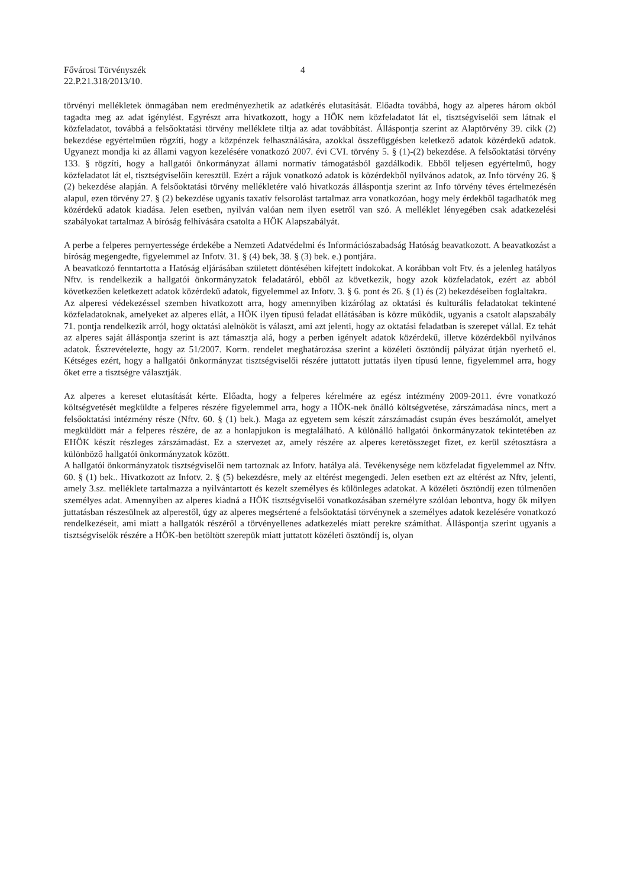Fővárosi Törvényszék
22.P.21.318/2013/10.
4
törvényi mellékletek önmagában nem eredményezhetik az adatkérés elutasítását. Előadta továbbá, hogy az alperes három okból tagadta meg az adat igénylést. Egyrészt arra hivatkozott, hogy a HÖK nem közfeladatot lát el, tisztségviselői sem látnak el közfeladatot, továbbá a felsőoktatási törvény melléklete tiltja az adat továbbítást. Álláspontja szerint az Alaptörvény 39. cikk (2) bekezdése egyértelműen rögzíti, hogy a közpénzek felhasználására, azokkal összefüggésben keletkező adatok közérdekű adatok. Ugyanezt mondja ki az állami vagyon kezelésére vonatkozó 2007. évi CVI. törvény 5. § (1)-(2) bekezdése. A felsőoktatási törvény 133. § rögzíti, hogy a hallgatói önkormányzat állami normatív támogatásból gazdálkodik. Ebből teljesen egyértelmű, hogy közfeladatot lát el, tisztségviselőin keresztül. Ezért a rájuk vonatkozó adatok is közérdekből nyilvános adatok, az Info törvény 26. § (2) bekezdése alapján. A felsőoktatási törvény mellékletére való hivatkozás álláspontja szerint az Info törvény téves értelmezésén alapul, ezen törvény 27. § (2) bekezdése ugyanis taxatív felsorolást tartalmaz arra vonatkozóan, hogy mely érdekből tagadhatók meg közérdekű adatok kiadása. Jelen esetben, nyilván valóan nem ilyen esetről van szó. A melléklet lényegében csak adatkezelési szabályokat tartalmaz A bíróság felhívására csatolta a HÖK Alapszabályát.
A perbe a felperes pernyertessége érdekébe a Nemzeti Adatvédelmi és Információszabadság Hatóság beavatkozott. A beavatkozást a bíróság megengedte, figyelemmel az Infotv. 31. § (4) bek, 38. § (3) bek. e.) pontjára.
A beavatkozó fenntartotta a Hatóság eljárásában született döntésében kifejtett indokokat. A korábban volt Ftv. és a jelenleg hatályos Nftv. is rendelkezik a hallgatói önkormányzatok feladatáról, ebből az következik, hogy azok közfeladatok, ezért az abból következően keletkezett adatok közérdekű adatok, figyelemmel az Infotv. 3. § 6. pont és 26. § (1) és (2) bekezdéseiben foglaltakra.
Az alperesi védekezéssel szemben hivatkozott arra, hogy amennyiben kizárólag az oktatási és kulturális feladatokat tekintené közfeladatoknak, amelyeket az alperes ellát, a HÖK ilyen típusú feladat ellátásában is közre működik, ugyanis a csatolt alapszabály 71. pontja rendelkezik arról, hogy oktatási alelnököt is választ, ami azt jelenti, hogy az oktatási feladatban is szerepet vállal. Ez tehát az alperes saját álláspontja szerint is azt támasztja alá, hogy a perben igényelt adatok közérdekű, illetve közérdekből nyilvános adatok. Észrevételezte, hogy az 51/2007. Korm. rendelet meghatározása szerint a közéleti ösztöndíj pályázat útján nyerhető el. Kétséges ezért, hogy a hallgatói önkormányzat tisztségviselői részére juttatott juttatás ilyen típusú lenne, figyelemmel arra, hogy őket erre a tisztségre választják.
Az alperes a kereset elutasítását kérte. Előadta, hogy a felperes kérelmére az egész intézmény 2009-2011. évre vonatkozó költségvetését megküldte a felperes részére figyelemmel arra, hogy a HÖK-nek önálló költségvetése, zárszámadása nincs, mert a felsőoktatási intézmény része (Nftv. 60. § (1) bek.). Maga az egyetem sem készít zárszámadást csupán éves beszámolót, amelyet megküldött már a felperes részére, de az a honlapjukon is megtalálható. A különálló hallgatói önkormányzatok tekintetében az EHÖK készít részleges zárszámadást. Ez a szervezet az, amely részére az alperes keretösszeget fizet, ez kerül szétosztásra a különböző hallgatói önkormányzatok között.
A hallgatói önkormányzatok tisztségviselői nem tartoznak az Infotv. hatálya alá. Tevékenysége nem közfeladat figyelemmel az Nftv. 60. § (1) bek.. Hivatkozott az Infotv. 2. § (5) bekezdésre, mely az eltérést megengedi. Jelen esetben ezt az eltérést az Nftv, jelenti, amely 3.sz. melléklete tartalmazza a nyilvántartott és kezelt személyes és különleges adatokat. A közéleti ösztöndíj ezen túlmenően személyes adat. Amennyiben az alperes kiadná a HÖK tisztségviselői vonatkozásában személyre szólóan lebontva, hogy ők milyen juttatásban részesülnek az alperestől, úgy az alperes megsértené a felsőoktatási törvénynek a személyes adatok kezelésére vonatkozó rendelkezéseit, ami miatt a hallgatók részéről a törvényellenes adatkezelés miatt perekre számíthat. Álláspontja szerint ugyanis a tisztségviselők részére a HÖK-ben betöltött szerepük miatt juttatott közéleti ösztöndíj is, olyan